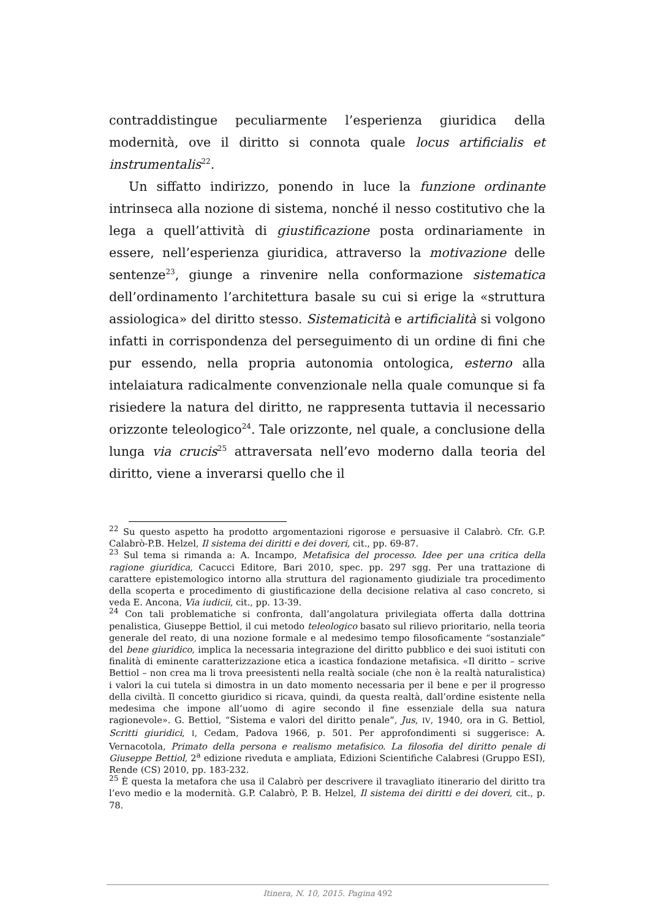contraddistingue peculiarmente l’esperienza giuridica della modernità, ove il diritto si connota quale locus artificialis et instrumentalis<sup>22</sup>.
Un siffatto indirizzo, ponendo in luce la funzione ordinante intrinseca alla nozione di sistema, nonché il nesso costitutivo che la lega a quell’attività di giustificazione posta ordinariamente in essere, nell’esperienza giuridica, attraverso la motivazione delle sentenze<sup>23</sup>, giunge a rinvenire nella conformazione sistematica dell’ordinamento l’architettura basale su cui si erige la «struttura assiologica» del diritto stesso. Sistematicità e artificialità si volgono infatti in corrispondenza del perseguimento di un ordine di fini che pur essendo, nella propria autonomia ontologica, esterno alla intelaiatura radicalmente convenzionale nella quale comunque si fa risiedere la natura del diritto, ne rappresenta tuttavia il necessario orizzonte teleologico<sup>24</sup>. Tale orizzonte, nel quale, a conclusione della lunga via crucis<sup>25</sup> attraversata nell’evo moderno dalla teoria del diritto, viene a inverarsi quello che il
<sup>22</sup> Su questo aspetto ha prodotto argomentazioni rigorose e persuasive il Calabrò. Cfr. G.P. Calabrò-P.B. Helzel, Il sistema dei diritti e dei doveri, cit., pp. 69-87.
<sup>23</sup> Sul tema si rimanda a: A. Incampo, Metafisica del processo. Idee per una critica della ragione giuridica, Cacucci Editore, Bari 2010, spec. pp. 297 sgg. Per una trattazione di carattere epistemologico intorno alla struttura del ragionamento giudiziale tra procedimento della scoperta e procedimento di giustificazione della decisione relativa al caso concreto, si veda E. Ancona, Via iudicii, cit., pp. 13-39.
<sup>24</sup> Con tali problematiche si confronta, dall’angolatura privilegiata offerta dalla dottrina penalistica, Giuseppe Bettiol, il cui metodo teleologico basato sul rilievo prioritario, nella teoria generale del reato, di una nozione formale e al medesimo tempo filosoficamente “sostanziale” del bene giuridico, implica la necessaria integrazione del diritto pubblico e dei suoi istituti con finalità di eminente caratterizzazione etica a icastica fondazione metafisica. «Il diritto – scrive Bettiol – non crea ma li trova preesistenti nella realtà sociale (che non è la realtà naturalistica) i valori la cui tutela si dimostra in un dato momento necessaria per il bene e per il progresso della civiltà. Il concetto giuridico si ricava, quindi, da questa realtà, dall’ordine esistente nella medesima che impone all’uomo di agire secondo il fine essenziale della sua natura ragionevole». G. Bettiol, “Sistema e valori del diritto penale”, Jus, IV, 1940, ora in G. Bettiol, Scritti giuridici, I, Cedam, Padova 1966, p. 501. Per approfondimenti si suggerisce: A. Vernacotola, Primato della persona e realismo metafisico. La filosofia del diritto penale di Giuseppe Bettiol, 2<sup>a</sup> edizione riveduta e ampliata, Edizioni Scientifiche Calabresi (Gruppo ESI), Rende (CS) 2010, pp. 183-232.
<sup>25</sup> È questa la metafora che usa il Calabrò per descrivere il travagliato itinerario del diritto tra l’evo medio e la modernità. G.P. Calabrò, P. B. Helzel, Il sistema dei diritti e dei doveri, cit., p. 78.
Itinera, N. 10, 2015. Pagina 492